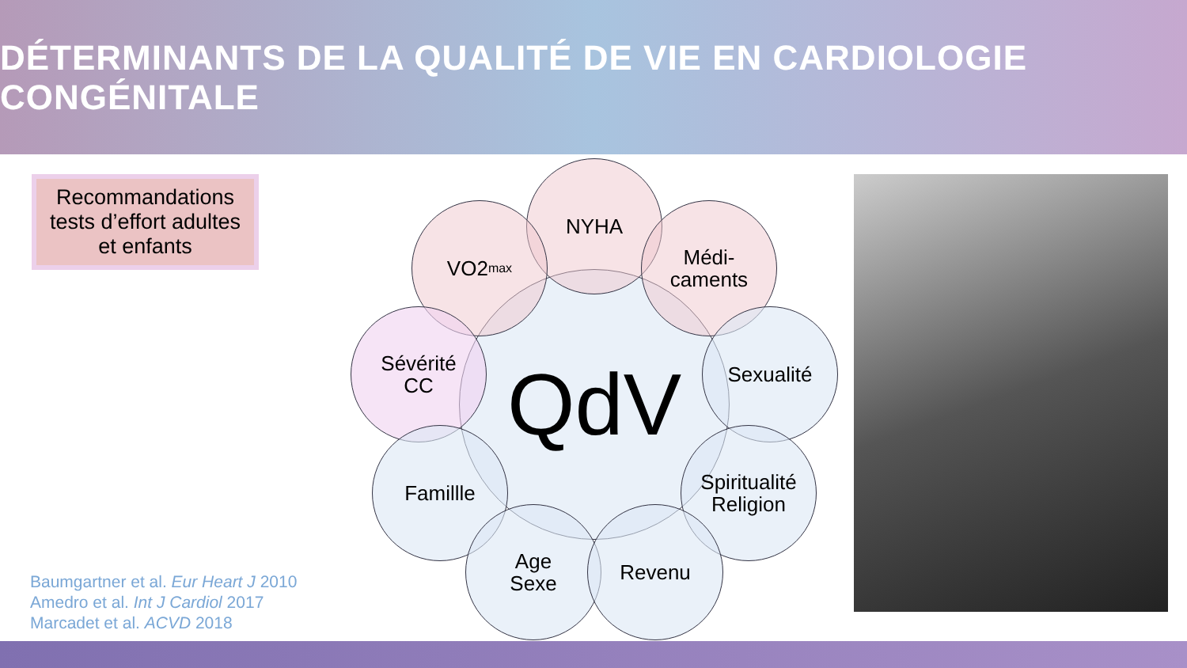DÉTERMINANTS DE LA QUALITÉ DE VIE EN CARDIOLOGIE CONGÉNITALE
Recommandations
tests d’effort adultes
et enfants
QdV
NYHA
VO2<sub>max</sub>
Médi-
caments
Sévérité
CC
Sexualité
Famillle
Spiritualité
Religion
Age
Sexe
Revenu
Baumgartner et al. Eur Heart J 2010
Amedro et al. Int J Cardiol 2017
Marcadet et al. ACVD 2018